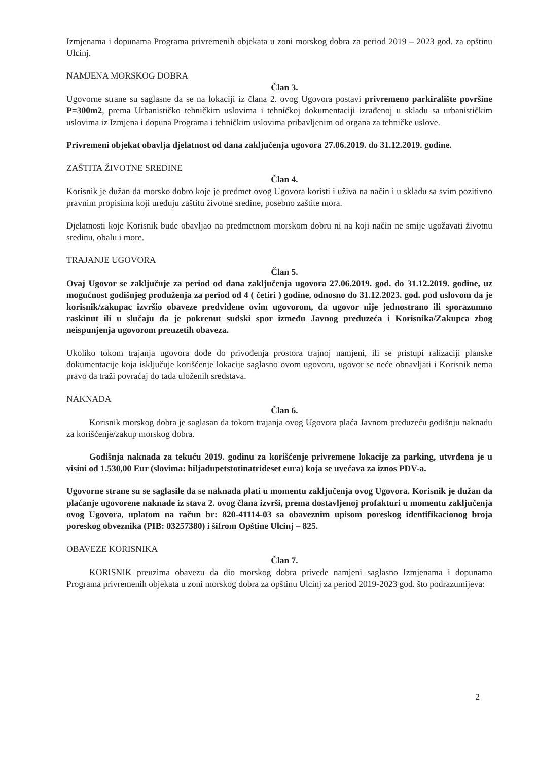Izmjenama i dopunama Programa privremenih objekata u zoni morskog dobra za period 2019 – 2023 god. za opštinu Ulcinj.
NAMJENA MORSKOG DOBRA
Član 3.
Ugovorne strane su saglasne da se na lokaciji iz člana 2. ovog Ugovora postavi privremeno parkiralište površine P=300m2, prema Urbanističko tehničkim uslovima i tehničkoj dokumentaciji izrađenoj u skladu sa urbanističkim uslovima iz Izmjena i dopuna Programa i tehničkim uslovima pribavljenim od organa za tehničke uslove.
Privremeni objekat obavlja djelatnost od dana zaključenja ugovora 27.06.2019. do 31.12.2019. godine.
ZAŠTITA ŽIVOTNE SREDINE
Član 4.
Korisnik je dužan da morsko dobro koje je predmet ovog Ugovora koristi i uživa na način i u skladu sa svim pozitivno pravnim propisima koji uređuju zaštitu životne sredine, posebno zaštite mora.
Djelatnosti koje Korisnik bude obavljao na predmetnom morskom dobru ni na koji način ne smije ugožavati životnu sredinu, obalu i more.
TRAJANJE UGOVORA
Član 5.
Ovaj Ugovor se zaključuje za period od dana zaključenja ugovora 27.06.2019. god. do 31.12.2019. godine, uz mogućnost godišnjeg produženja za period od 4 ( četiri ) godine, odnosno do 31.12.2023. god. pod uslovom da je korisnik/zakupac izvršio obaveze predviđene ovim ugovorom, da ugovor nije jednostrano ili sporazumno raskinut ili u slučaju da je pokrenut sudski spor između Javnog preduzeća i Korisnika/Zakupca zbog neispunjenja ugovorom preuzetih obaveza.
Ukoliko tokom trajanja ugovora dođe do privođenja prostora trajnoj namjeni, ili se pristupi ralizaciji planske dokumentacije koja isključuje korišćenje lokacije saglasno ovom ugovoru, ugovor se neće obnavljati i Korisnik nema pravo da traži povraćaj do tada uloženih sredstava.
NAKNADA
Član 6.
Korisnik morskog dobra je saglasan da tokom trajanja ovog Ugovora plaća Javnom preduzeću godišnju naknadu za korišćenje/zakup morskog dobra.
Godišnja naknada za tekuću 2019. godinu za korišćenje privremene lokacije za parking, utvrđena je u visini od 1.530,00 Eur (slovima: hiljadupetstotinatrideset eura) koja se uvećava za iznos PDV-a.
Ugovorne strane su se saglasile da se naknada plati u momentu zaključenja ovog Ugovora. Korisnik je dužan da plaćanje ugovorene naknade iz stava 2. ovog člana izvrši, prema dostavljenoj profakturi u momentu zaključenja ovog Ugovora, uplatom na račun br: 820-41114-03 sa obaveznim upisom poreskog identifikacionog broja poreskog obveznika (PIB: 03257380) i šifrom Opštine Ulcinj – 825.
OBAVEZE KORISNIKA
Član 7.
KORISNIK preuzima obavezu da dio morskog dobra privede namjeni saglasno Izmjenama i dopunama Programa privremenih objekata u zoni morskog dobra za opštinu Ulcinj za period 2019-2023 god. što podrazumijeva:
2